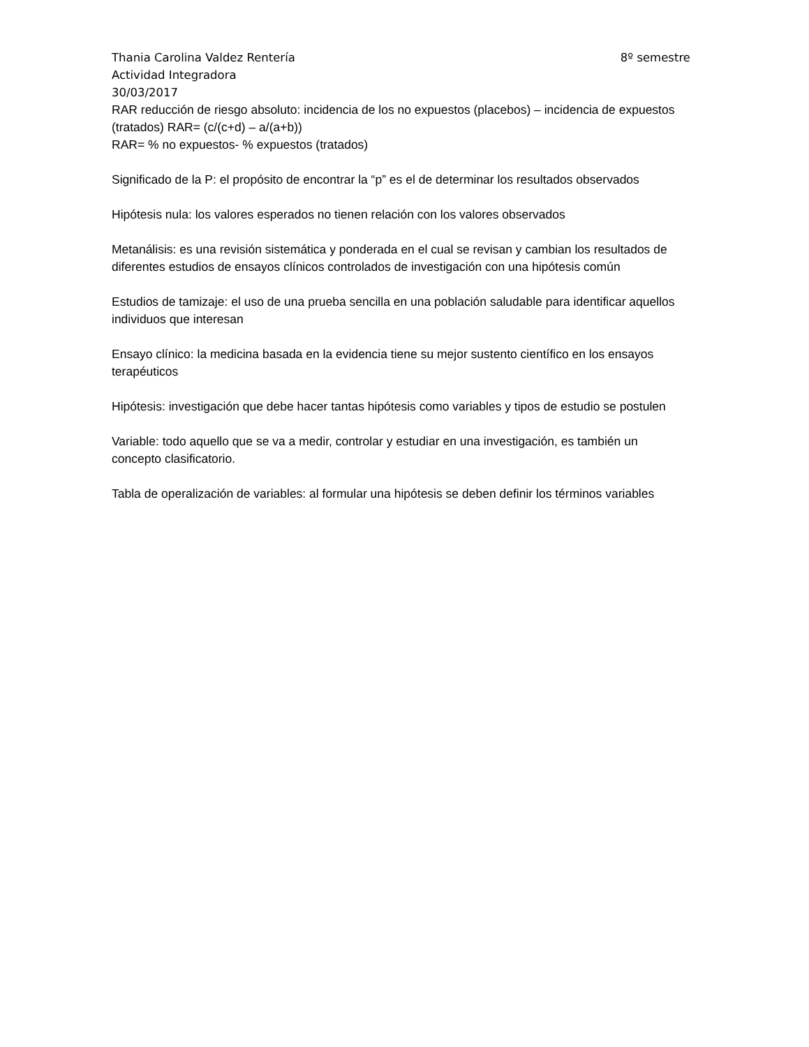Thania Carolina Valdez Rentería 8º semestre
Actividad Integradora
30/03/2017
RAR reducción de riesgo absoluto: incidencia de los no expuestos (placebos) – incidencia de expuestos (tratados) RAR= (c/(c+d) – a/(a+b))
RAR= % no expuestos- % expuestos (tratados)
Significado de la P: el propósito de encontrar la “p” es el de determinar los resultados observados
Hipótesis nula: los valores esperados no tienen relación con los valores observados
Metanálisis: es una revisión sistemática y ponderada en el cual se revisan y cambian los resultados de diferentes estudios de ensayos clínicos controlados de investigación con una hipótesis común
Estudios de tamizaje: el uso de una prueba sencilla en una población saludable para identificar aquellos individuos que interesan
Ensayo clínico: la medicina basada en la evidencia tiene su mejor sustento científico en los ensayos terapéuticos
Hipótesis: investigación que debe hacer tantas hipótesis como variables y tipos de estudio se postulen
Variable: todo aquello que se va a medir, controlar y estudiar en una investigación, es también un concepto clasificatorio.
Tabla de operalización de variables: al formular una hipótesis se deben definir los términos variables